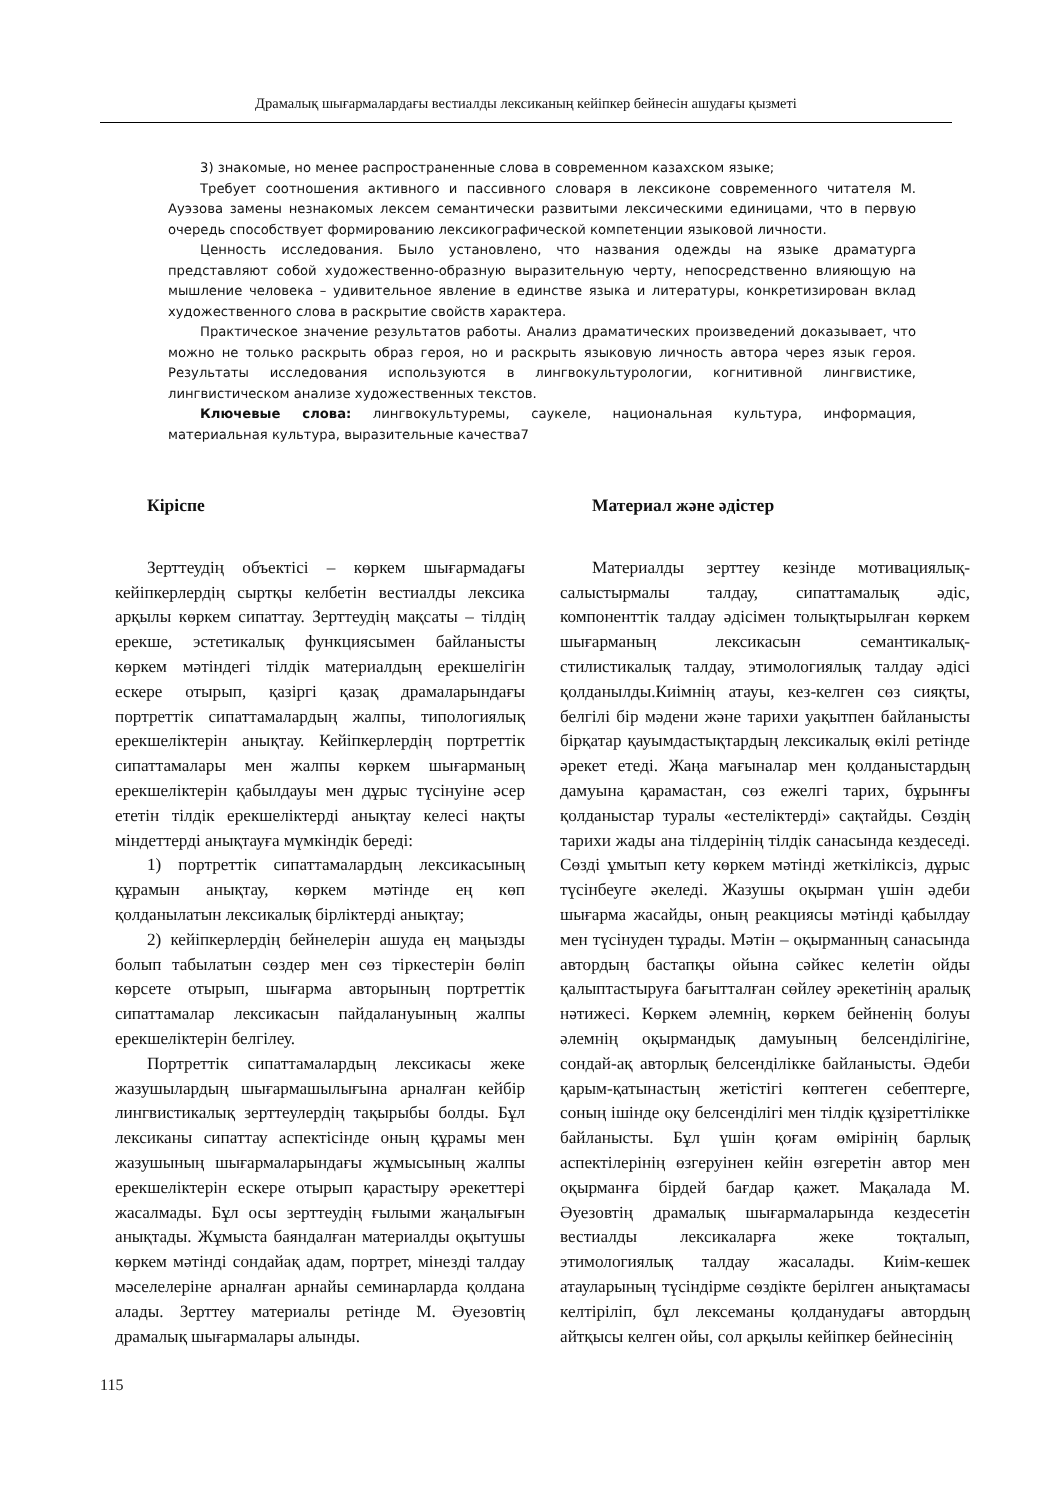Драмалық шығармалардағы вестиалды лексиканың кейіпкер бейнесін ашудағы қызметі
3) знакомые, но менее распространенные слова в современном казахском языке;
Требует соотношения активного и пассивного словаря в лексиконе современного читателя М. Ауэзова замены незнакомых лексем семантически развитыми лексическими единицами, что в первую очередь способствует формированию лексикографической компетенции языковой личности.
Ценность исследования. Было установлено, что названия одежды на языке драматурга представляют собой художественно-образную выразительную черту, непосредственно влияющую на мышление человека – удивительное явление в единстве языка и литературы, конкретизирован вклад художественного слова в раскрытие свойств характера.
Практическое значение результатов работы. Анализ драматических произведений доказывает, что можно не только раскрыть образ героя, но и раскрыть языковую личность автора через язык героя. Результаты исследования используются в лингвокультурологии, когнитивной лингвистике, лингвистическом анализе художественных текстов.
Ключевые слова: лингвокультуремы, саукеле, национальная культура, информация, материальная культура, выразительные качества7
Кіріспе
Зерттеудің объектісі – көркем шығармадағы кейіпкерлердің сыртқы келбетін вестиалды лексика арқылы көркем сипаттау. Зерттеудің мақсаты – тілдің ерекше, эстетикалық функциясымен байланысты көркем мәтіндегі тілдік материалдың ерекшелігін ескере отырып, қазіргі қазақ драмаларындағы портреттік сипаттамалардың жалпы, типологиялық ерекшеліктерін анықтау. Кейіпкерлердің портреттік сипаттамалары мен жалпы көркем шығарманың ерекшеліктерін қабылдауы мен дұрыс түсінуіне әсер ететін тілдік ерекшеліктерді анықтау келесі нақты міндеттерді анықтауға мүмкіндік береді:
1) портреттік сипаттамалардың лексикасының құрамын анықтау, көркем мәтінде ең көп қолданылатын лексикалық бірліктерді анықтау;
2) кейіпкерлердің бейнелерін ашуда ең маңызды болып табылатын сөздер мен сөз тіркестерін бөліп көрсете отырып, шығарма авторының портреттік сипаттамалар лексикасын пайдалануының жалпы ерекшеліктерін белгілеу.
Портреттік сипаттамалардың лексикасы жеке жазушылардың шығармашылығына арналған кейбір лингвистикалық зерттеулердің тақырыбы болды. Бұл лексиканы сипаттау аспектісінде оның құрамы мен жазушының шығармаларындағы жұмысының жалпы ерекшеліктерін ескере отырып қарастыру әрекеттері жасалмады. Бұл осы зерттеудің ғылыми жаңалығын анықтады. Жұмыста баяндалған материалды оқытушы көркем мәтінді сондайақ адам, портрет, мінезді талдау мәселелеріне арналған арнайы семинарларда қолдана алады. Зерттеу материалы ретінде М. Әуезовтің драмалық шығармалары алынды.
Материал және әдістер
Материалды зерттеу кезінде мотивациялық-салыстырмалы талдау, сипаттамалық әдіс, компоненттік талдау әдісімен толықтырылған көркем шығарманың лексикасын семантикалық-стилистикалық талдау, этимологиялық талдау әдісі қолданылды.Киімнің атауы, кез-келген сөз сияқты, белгілі бір мәдени және тарихи уақытпен байланысты бірқатар қауымдастықтардың лексикалық өкілі ретінде әрекет етеді. Жаңа мағыналар мен қолданыстардың дамуына қарамастан, сөз ежелгі тарих, бұрынғы қолданыстар туралы «естеліктерді» сақтайды. Сөздің тарихи жады ана тілдерінің тілдік санасында кездеседі. Сөзді ұмытып кету көркем мәтінді жеткіліксіз, дұрыс түсінбеуге әкеледі. Жазушы оқырман үшін әдеби шығарма жасайды, оның реакциясы мәтінді қабылдау мен түсінуден тұрады. Мәтін – оқырманның санасында автордың бастапқы ойына сәйкес келетін ойды қалыптастыруға бағытталған сөйлеу әрекетінің аралық нәтижесі. Көркем әлемнің, көркем бейненің болуы әлемнің оқырмандық дамуының белсенділігіне, сондай-ақ авторлық белсенділікке байланысты. Әдеби қарым-қатынастың жетістігі көптеген себептерге, соның ішінде оқу белсенділігі мен тілдік құзіреттілікке байланысты. Бұл үшін қоғам өмірінің барлық аспектілерінің өзгеруінен кейін өзгеретін автор мен оқырманға бірдей бағдар қажет. Мақалада М. Әуезовтің драмалық шығармаларында кездесетін вестиалды лексикаларға жеке тоқталып, этимологиялық талдау жасалады. Киім-кешек атауларының түсіндірме сөздікте берілген анықтамасы келтіріліп, бұл лексеманы қолданудағы автордың айтқысы келген ойы, сол арқылы кейіпкер бейнесінің
115